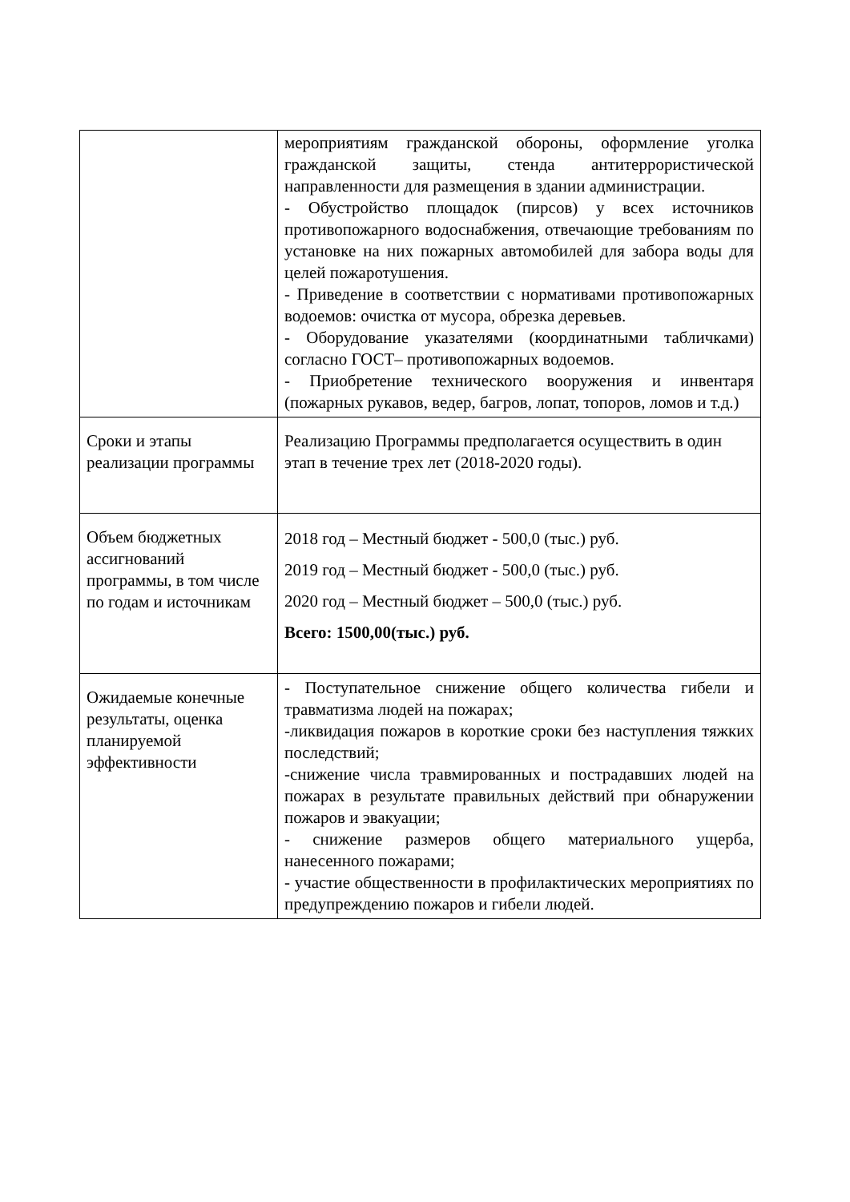| | мероприятиям гражданской обороны, оформление уголка гражданской защиты, стенда антитеррористической направленности для размещения в здании администрации. - Обустройство площадок (пирсов) у всех источников противопожарного водоснабжения, отвечающие требованиям по установке на них пожарных автомобилей для забора воды для целей пожаротушения. - Приведение в соответствии с нормативами противопожарных водоемов: очистка от мусора, обрезка деревьев. - Оборудование указателями (координатными табличками) согласно ГОСТ– противопожарных водоемов. - Приобретение технического вооружения и инвентаря (пожарных рукавов, ведер, багров, лопат, топоров, ломов и т.д.) |
| Сроки и этапы реализации программы | Реализацию Программы предполагается осуществить в один этап в течение трех лет (2018-2020 годы). |
| Объем бюджетных ассигнований программы, в том числе по годам и источникам | 2018 год – Местный бюджет - 500,0 (тыс.) руб. 2019 год – Местный бюджет - 500,0 (тыс.) руб. 2020 год – Местный бюджет – 500,0 (тыс.) руб. Всего: 1500,00(тыс.) руб. |
| Ожидаемые конечные результаты, оценка планируемой эффективности | - Поступательное снижение общего количества гибели и травматизма людей на пожарах; -ликвидация пожаров в короткие сроки без наступления тяжких последствий; -снижение числа травмированных и пострадавших людей на пожарах в результате правильных действий при обнаружении пожаров и эвакуации; - снижение размеров общего материального ущерба, нанесенного пожарами; - участие общественности в профилактических мероприятиях по предупреждению пожаров и гибели людей. |